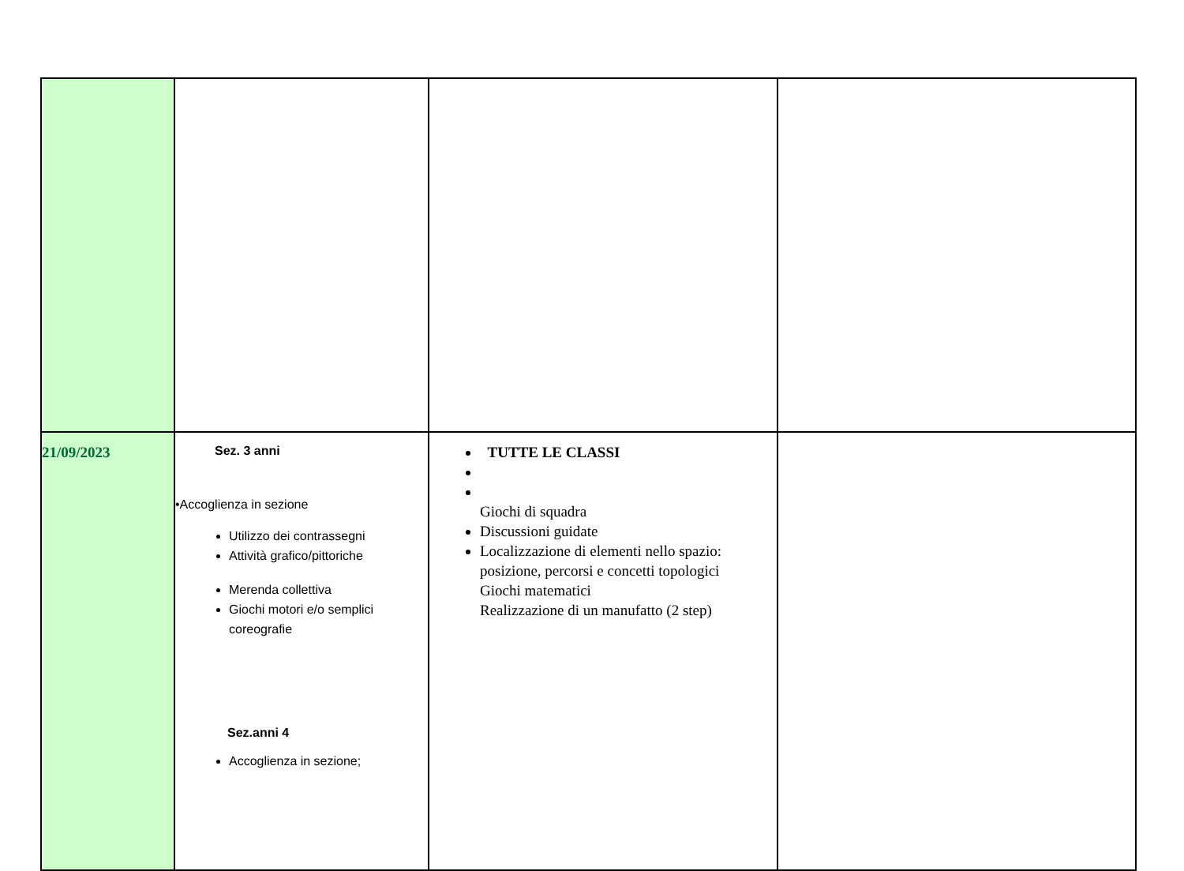| 21/09/2023 | Sez. 3 anni •Accoglienza in sezione Utilizzo dei contrassegni Attività grafico/pittoriche Merenda collettiva Giochi motori e/o semplici coreografie Sez.anni 4 Accoglienza in sezione; | TUTTE LE CLASSI Giochi di squadra Discussioni guidate Localizzazione di elementi nello spazio: posizione, percorsi e concetti topologici Giochi matematici Realizzazione di un manufatto (2 step) | |